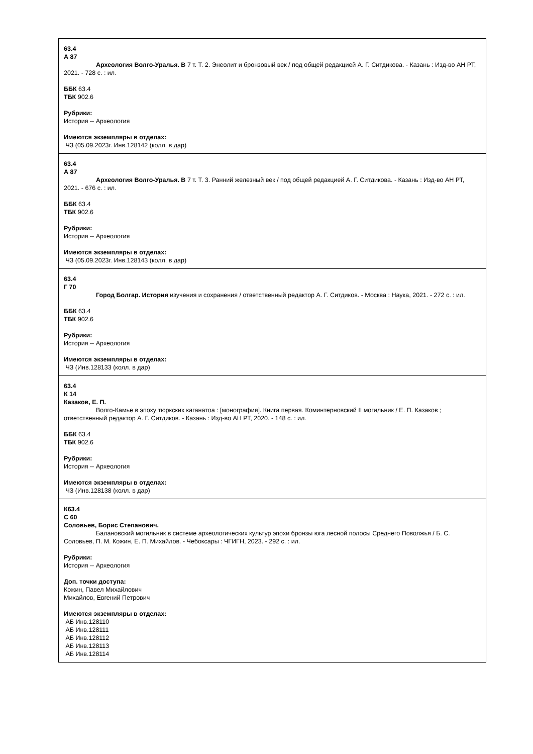| 63.4 А 87 Археология Волго-Уралья. В 7 т. Т. 2. Энеолит и бронзовый век / под общей редакцией А. Г. Ситдикова. - Казань : Изд-во АН РТ, 2021. - 728 с. : ил. ББК 63.4 ТБК 902.6 Рубрики: История -- Археология Имеются экземпляры в отделах: ЧЗ (05.09.2023г. Инв.128142 (колл. в дар) |
| 63.4 А 87 Археология Волго-Уралья. В 7 т. Т. 3. Ранний железный век / под общей редакцией А. Г. Ситдикова. - Казань : Изд-во АН РТ, 2021. - 676 с. : ил. ББК 63.4 ТБК 902.6 Рубрики: История -- Археология Имеются экземпляры в отделах: ЧЗ (05.09.2023г. Инв.128143 (колл. в дар) |
| 63.4 Г 70 Город Болгар. История изучения и сохранения / ответственный редактор А. Г. Ситдиков. - Москва : Наука, 2021. - 272 с. : ил. ББК 63.4 ТБК 902.6 Рубрики: История -- Археология Имеются экземпляры в отделах: ЧЗ (Инв.128133 (колл. в дар) |
| 63.4 К 14 Казаков, Е. П. Волго-Камье в эпоху тюркских каганатоа : [монография]. Книга первая. Коминтерновский II могильник / Е. П. Казаков ; ответственный редактор А. Г. Ситдиков. - Казань : Изд-во АН РТ, 2020. - 148 с. : ил. ББК 63.4 ТБК 902.6 Рубрики: История -- Археология Имеются экземпляры в отделах: ЧЗ (Инв.128138 (колл. в дар) |
| К63.4 С 60 Соловьев, Борис Степанович. Балановский могильник в системе археологических культур эпохи бронзы юга лесной полосы Среднего Поволжья / Б. С. Соловьев, П. М. Кожин, Е. П. Михайлов. - Чебоксары : ЧГИГН, 2023. - 292 с. : ил. Рубрики: История -- Археология Доп. точки доступа: Кожин, Павел Михайлович Михайлов, Евгений Петрович Имеются экземпляры в отделах: АБ Инв.128110 АБ Инв.128111 АБ Инв.128112 АБ Инв.128113 АБ Инв.128114 |